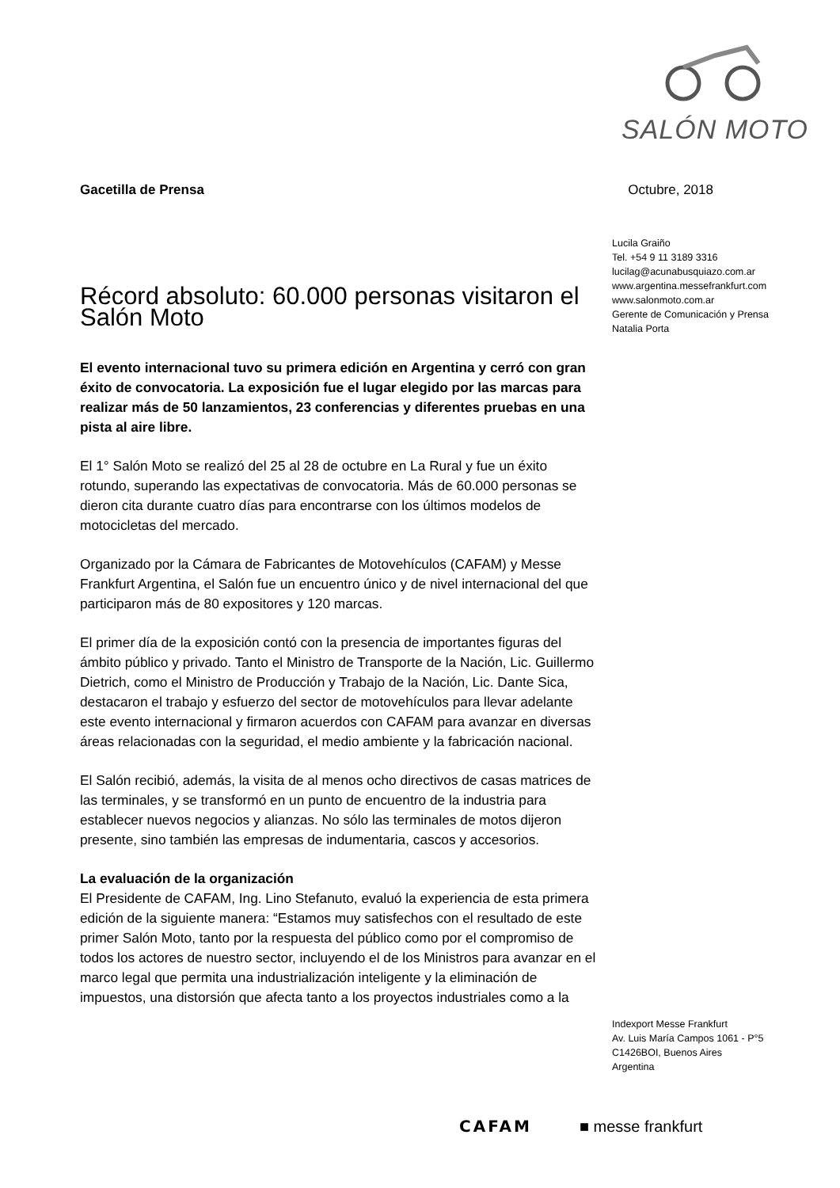SALÓN MOTO
Gacetilla de Prensa Octubre, 2018
Lucila Graiño
Tel. +54 9 11 3189 3316
lucilag@acunabusquiazo.com.ar
www.argentina.messefrankfurt.com
www.salonmoto.com.ar
Gerente de Comunicación y Prensa
Natalia Porta
Récord absoluto: 60.000 personas visitaron el Salón Moto
El evento internacional tuvo su primera edición en Argentina y cerró con gran éxito de convocatoria. La exposición fue el lugar elegido por las marcas para realizar más de 50 lanzamientos, 23 conferencias y diferentes pruebas en una pista al aire libre.
El 1° Salón Moto se realizó del 25 al 28 de octubre en La Rural y fue un éxito rotundo, superando las expectativas de convocatoria. Más de 60.000 personas se dieron cita durante cuatro días para encontrarse con los últimos modelos de motocicletas del mercado.
Organizado por la Cámara de Fabricantes de Motovehículos (CAFAM) y Messe Frankfurt Argentina, el Salón fue un encuentro único y de nivel internacional del que participaron más de 80 expositores y 120 marcas.
El primer día de la exposición contó con la presencia de importantes figuras del ámbito público y privado. Tanto el Ministro de Transporte de la Nación, Lic. Guillermo Dietrich, como el Ministro de Producción y Trabajo de la Nación, Lic. Dante Sica, destacaron el trabajo y esfuerzo del sector de motovehículos para llevar adelante este evento internacional y firmaron acuerdos con CAFAM para avanzar en diversas áreas relacionadas con la seguridad, el medio ambiente y la fabricación nacional.
El Salón recibió, además, la visita de al menos ocho directivos de casas matrices de las terminales, y se transformó en un punto de encuentro de la industria para establecer nuevos negocios y alianzas. No sólo las terminales de motos dijeron presente, sino también las empresas de indumentaria, cascos y accesorios.
La evaluación de la organización
El Presidente de CAFAM, Ing. Lino Stefanuto, evaluó la experiencia de esta primera edición de la siguiente manera: “Estamos muy satisfechos con el resultado de este primer Salón Moto, tanto por la respuesta del público como por el compromiso de todos los actores de nuestro sector, incluyendo el de los Ministros para avanzar en el marco legal que permita una industrialización inteligente y la eliminación de impuestos, una distorsión que afecta tanto a los proyectos industriales como a la
Indexport Messe Frankfurt
Av. Luis María Campos 1061 - P°5
C1426BOI, Buenos Aires
Argentina
CAFAM ■ messe frankfurt